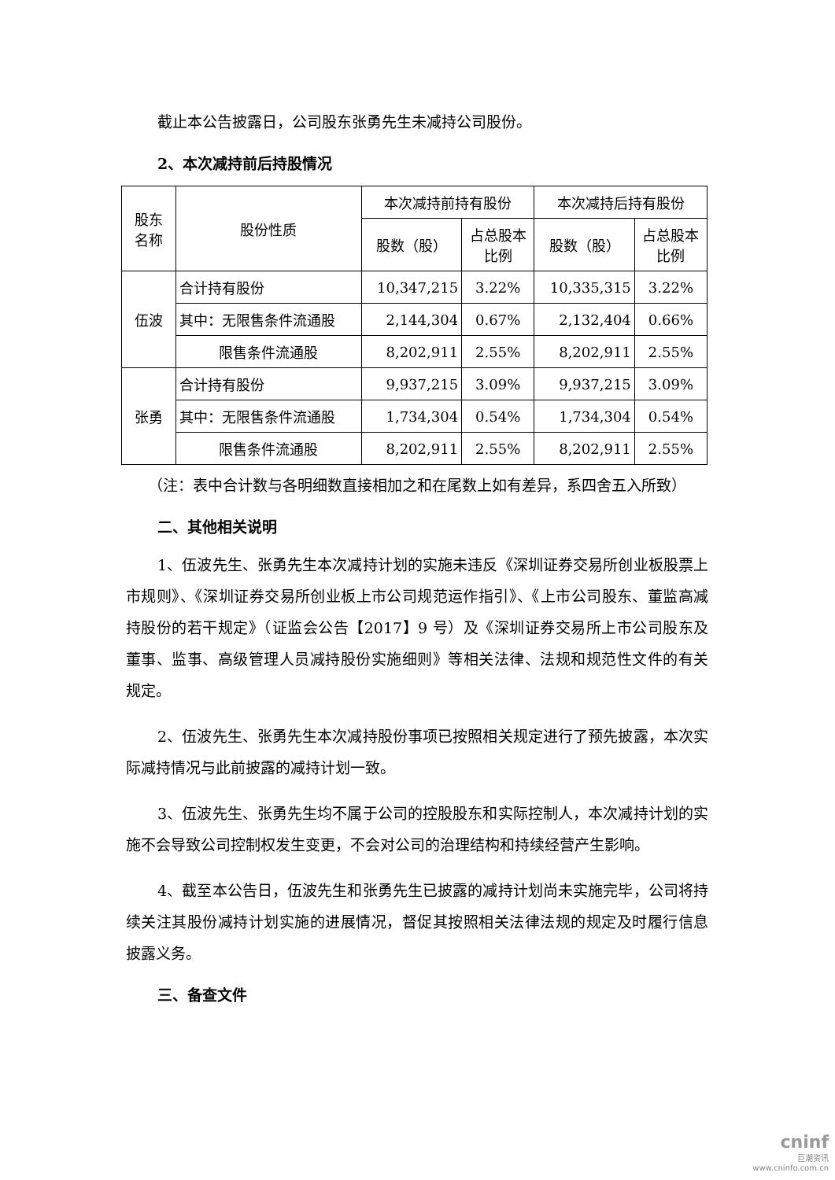截止本公告披露日，公司股东张勇先生未减持公司股份。
2、本次减持前后持股情况
| 股东 名称 | 股份性质 | 本次减持前持有股份 | | 本次减持后持有股份 | |
| | | 股数（股） | 占总股本 比例 | 股数（股） | 占总股本 比例 |
| 伍波 | 合计持有股份 | 10,347,215 | 3.22% | 10,335,315 | 3.22% |
| | 其中：无限售条件流通股 | 2,144,304 | 0.67% | 2,132,404 | 0.66% |
| | 限售条件流通股 | 8,202,911 | 2.55% | 8,202,911 | 2.55% |
| 张勇 | 合计持有股份 | 9,937,215 | 3.09% | 9,937,215 | 3.09% |
| | 其中：无限售条件流通股 | 1,734,304 | 0.54% | 1,734,304 | 0.54% |
| | 限售条件流通股 | 8,202,911 | 2.55% | 8,202,911 | 2.55% |
（注：表中合计数与各明细数直接相加之和在尾数上如有差异，系四舍五入所致）
二、其他相关说明
1、伍波先生、张勇先生本次减持计划的实施未违反《深圳证券交易所创业板股票上市规则》、《深圳证券交易所创业板上市公司规范运作指引》、《上市公司股东、董监高减持股份的若干规定》（证监会公告【2017】9 号）及《深圳证券交易所上市公司股东及董事、监事、高级管理人员减持股份实施细则》等相关法律、法规和规范性文件的有关规定。
2、伍波先生、张勇先生本次减持股份事项已按照相关规定进行了预先披露，本次实际减持情况与此前披露的减持计划一致。
3、伍波先生、张勇先生均不属于公司的控股股东和实际控制人，本次减持计划的实施不会导致公司控制权发生变更，不会对公司的治理结构和持续经营产生影响。
4、截至本公告日，伍波先生和张勇先生已披露的减持计划尚未实施完毕，公司将持续关注其股份减持计划实施的进展情况，督促其按照相关法律法规的规定及时履行信息披露义务。
三、备查文件
cninf
巨潮资讯
www.cninfo.com.cn